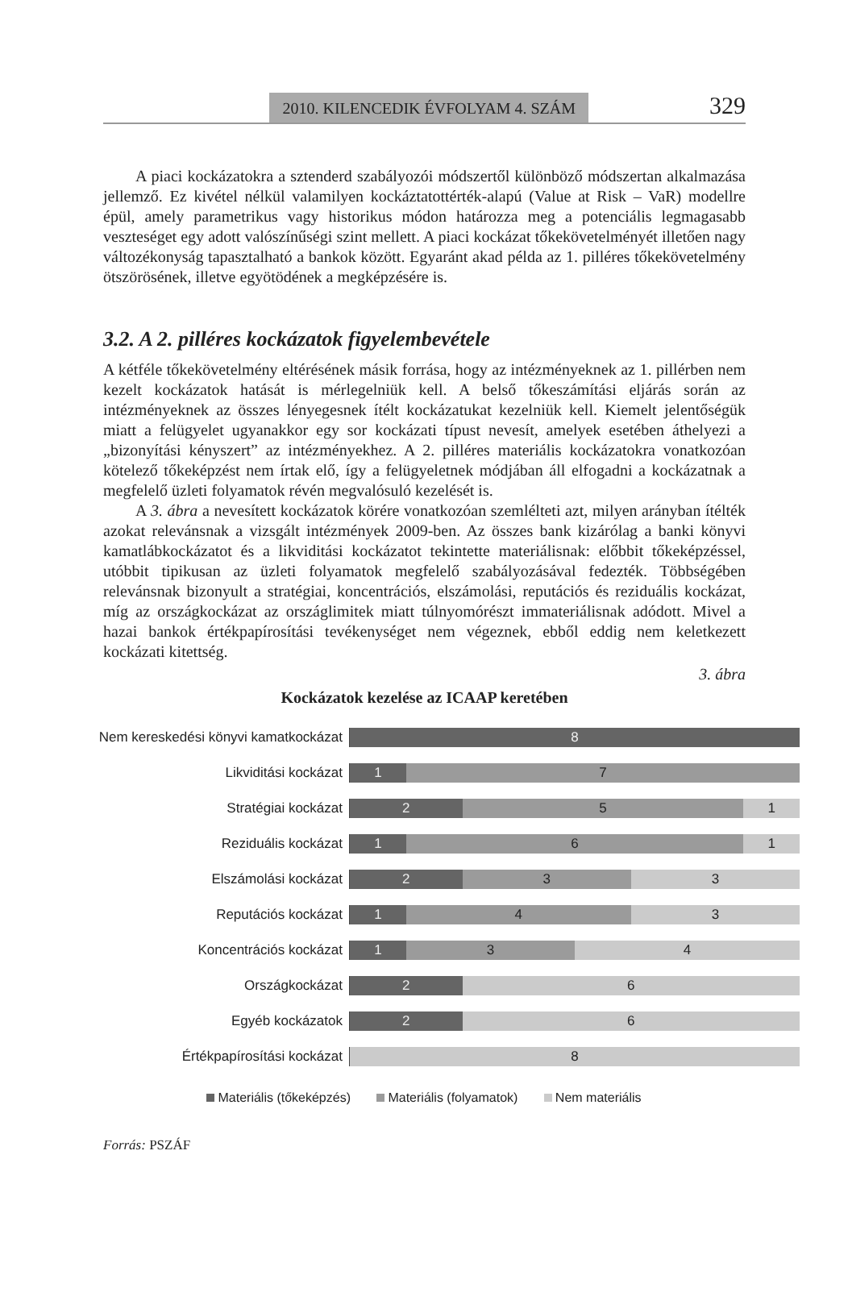2010. KILENCEDIK ÉVFOLYAM 4. SZÁM 329
A piaci kockázatokra a sztenderd szabályozói módszertől különböző módszertan alkalmazása jellemző. Ez kivétel nélkül valamilyen kockáztatottérték-alapú (Value at Risk – VaR) modellre épül, amely parametrikus vagy historikus módon határozza meg a potenciális legmagasabb veszteséget egy adott valószínűségi szint mellett. A piaci kockázat tőkekövetelményét illetően nagy változékonyság tapasztalható a bankok között. Egyaránt akad példa az 1. pilléres tőkekövetelmény ötszörösének, illetve egyötödének a megképzésére is.
3.2. A 2. pilléres kockázatok figyelembevétele
A kétféle tőkekövetelmény eltérésének másik forrása, hogy az intézményeknek az 1. pillérben nem kezelt kockázatok hatását is mérlegelniük kell. A belső tőkeszámítási eljárás során az intézményeknek az összes lényegesnek ítélt kockázatukat kezelniük kell. Kiemelt jelentőségük miatt a felügyelet ugyanakkor egy sor kockázati típust nevesít, amelyek esetében áthelyezi a „bizonyítási kényszert” az intézményekhez. A 2. pilléres materiális kockázatokra vonatkozóan kötelező tőkeképzést nem írtak elő, így a felügyeletnek módjában áll elfogadni a kockázatnak a megfelelő üzleti folyamatok révén megvalósuló kezelését is.
A 3. ábra a nevesített kockázatok körére vonatkozóan szemlélteti azt, milyen arányban ítélték azokat relevánsnak a vizsgált intézmények 2009-ben. Az összes bank kizárólag a banki könyvi kamatlábkockázatot és a likviditási kockázatot tekintette materiálisnak: előbbit tőkeképzéssel, utóbbit tipikusan az üzleti folyamatok megfelelő szabályozásával fedezték. Többségében relevánsnak bizonyult a stratégiai, koncentrációs, elszámolási, reputációs és reziduális kockázat, míg az országkockázat az országlimitek miatt túlnyomórészt immateriálisnak adódott. Mivel a hazai bankok értékpapírosítási tevékenységet nem végeznek, ebből eddig nem keletkezett kockázati kitettség.
3. ábra
Kockázatok kezelése az ICAAP keretében
Nem kereskedési könyvi kamatkockázat
8
Likviditási kockázat
1 7
Stratégiai kockázat
2 5 1
Reziduális kockázat
1 6 1
Elszámolási kockázat
2 3 3
Reputációs kockázat
1 4 3
Koncentrációs kockázat
1 3 4
Országkockázat
2 6
Egyéb kockázatok
2 6
Értékpapírosítási kockázat
8
Materiális (tőkeképzés) Materiális (folyamatok) Nem materiális
Forrás: PSZÁF